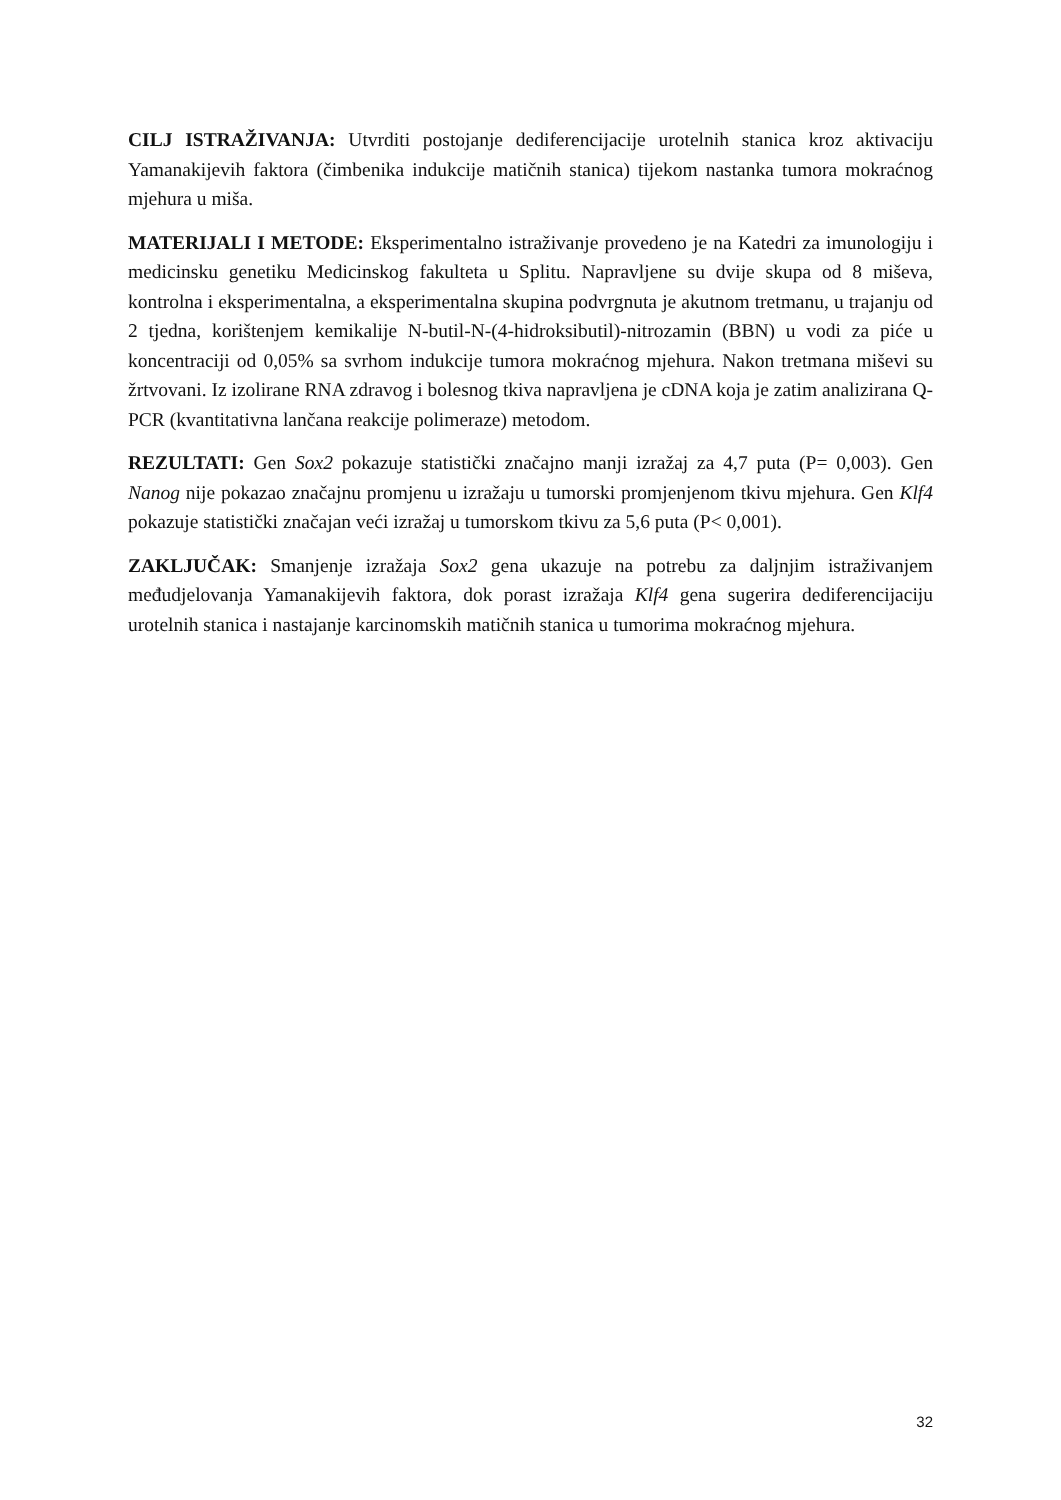CILJ ISTRAŽIVANJA: Utvrditi postojanje dediferencijacije urotelnih stanica kroz aktivaciju Yamanakijevih faktora (čimbenika indukcije matičnih stanica) tijekom nastanka tumora mokraćnog mjehura u miša.
MATERIJALI I METODE: Eksperimentalno istraživanje provedeno je na Katedri za imunologiju i medicinsku genetiku Medicinskog fakulteta u Splitu. Napravljene su dvije skupa od 8 miševa, kontrolna i eksperimentalna, a eksperimentalna skupina podvrgnuta je akutnom tretmanu, u trajanju od 2 tjedna, korištenjem kemikalije N-butil-N-(4-hidroksibutil)-nitrozamin (BBN) u vodi za piće u koncentraciji od 0,05% sa svrhom indukcije tumora mokraćnog mjehura. Nakon tretmana miševi su žrtvovani. Iz izolirane RNA zdravog i bolesnog tkiva napravljena je cDNA koja je zatim analizirana Q-PCR (kvantitativna lančana reakcije polimeraze) metodom.
REZULTATI: Gen Sox2 pokazuje statistički značajno manji izražaj za 4,7 puta (P= 0,003). Gen Nanog nije pokazao značajnu promjenu u izražaju u tumorski promjenjenom tkivu mjehura. Gen Klf4 pokazuje statistički značajan veći izražaj u tumorskom tkivu za 5,6 puta (P< 0,001).
ZAKLJUČAK: Smanjenje izražaja Sox2 gena ukazuje na potrebu za daljnjim istraživanjem međudjelovanja Yamanakijevih faktora, dok porast izražaja Klf4 gena sugerira dediferencijaciju urotelnih stanica i nastajanje karcinomskih matičnih stanica u tumorima mokraćnog mjehura.
32